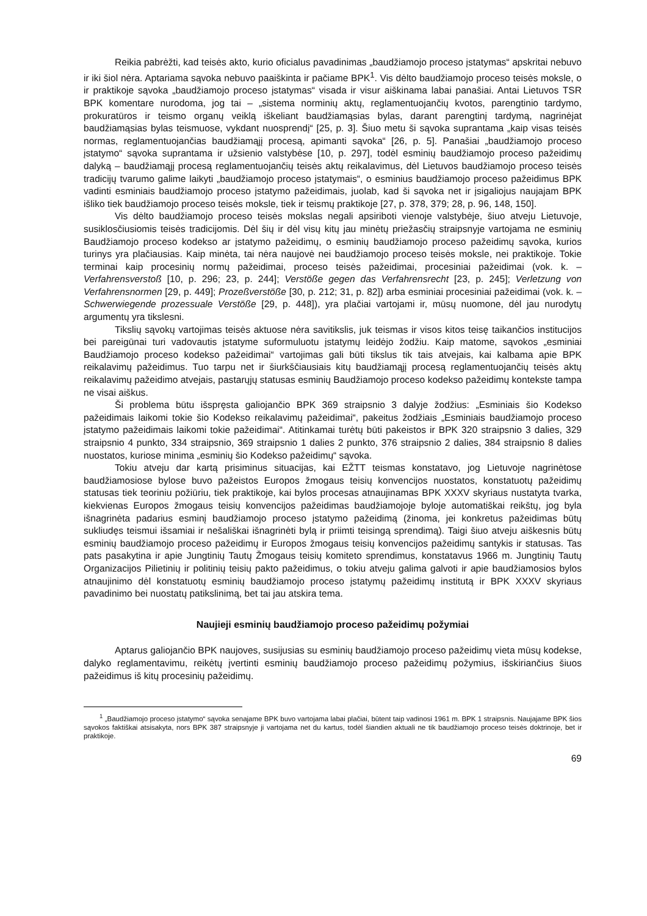Reikia pabrėžti, kad teisės akto, kurio oficialus pavadinimas „baudžiamojo proceso įstatymas“ apskritai nebuvo ir iki šiol nėra. Aptariama sąvoka nebuvo paaiškinta ir pačiame BPK<sup>1</sup>. Vis dėlto baudžiamojo proceso teisės moksle, o ir praktikoje sąvoka „baudžiamojo proceso įstatymas“ visada ir visur aiškinama labai panašiai. Antai Lietuvos TSR BPK komentare nurodoma, jog tai – „sistema norminių aktų, reglamentuojančių kvotos, parengtinio tardymo, prokuratūros ir teismo organų veiklą iškeliant baudžiamąsias bylas, darant parengtinį tardymą, nagrinėjat baudžiamąsias bylas teismuose, vykdant nuosprendį“ [25, p. 3]. Šiuo metu ši sąvoka suprantama „kaip visas teisės normas, reglamentuojančias baudžiamąjį procesą, apimanti sąvoka“ [26, p. 5]. Panašiai „baudžiamojo proceso įstatymo“ sąvoka suprantama ir užsienio valstybėse [10, p. 297], todėl esminių baudžiamojo proceso pažeidimų dalyką – baudžiamąjį procesą reglamentuojančių teisės aktų reikalavimus, dėl Lietuvos baudžiamojo proceso teisės tradicijų tvarumo galime laikyti „baudžiamojo proceso įstatymais“, o esminius baudžiamojo proceso pažeidimus BPK vadinti esminiais baudžiamojo proceso įstatymo pažeidimais, juolab, kad ši sąvoka net ir įsigaliojus naujajam BPK išliko tiek baudžiamojo proceso teisės moksle, tiek ir teismų praktikoje [27, p. 378, 379; 28, p. 96, 148, 150].
Vis dėlto baudžiamojo proceso teisės mokslas negali apsiriboti vienoje valstybėje, šiuo atveju Lietuvoje, susiklosčiusiomis teisės tradicijomis. Dėl šių ir dėl visų kitų jau minėtų priežasčių straipsnyje vartojama ne esminių Baudžiamojo proceso kodekso ar įstatymo pažeidimų, o esminių baudžiamojo proceso pažeidimų sąvoka, kurios turinys yra plačiausias. Kaip minėta, tai nėra naujovė nei baudžiamojo proceso teisės moksle, nei praktikoje. Tokie terminai kaip procesinių normų pažeidimai, proceso teisės pažeidimai, procesiniai pažeidimai (vok. k. – Verfahrensverstoß [10, p. 296; 23, p. 244]; Verstöße gegen das Verfahrensrecht [23, p. 245]; Verletzung von Verfahrensnormen [29, p. 449]; Prozeßverstöße [30, p. 212; 31, p. 82]) arba esminiai procesiniai pažeidimai (vok. k. – Schwerwiegende prozessuale Verstöße [29, p. 448]), yra plačiai vartojami ir, mūsų nuomone, dėl jau nurodytų argumentų yra tikslesni.
Tikslių sąvokų vartojimas teisės aktuose nėra savitikslis, juk teismas ir visos kitos teisę taikančios institucijos bei pareigūnai turi vadovautis įstatyme suformuluotu įstatymų leidėjo žodžiu. Kaip matome, sąvokos „esminiai Baudžiamojo proceso kodekso pažeidimai“ vartojimas gali būti tikslus tik tais atvejais, kai kalbama apie BPK reikalavimų pažeidimus. Tuo tarpu net ir šiurkščiausiais kitų baudžiamąjį procesą reglamentuojančių teisės aktų reikalavimų pažeidimo atvejais, pastarųjų statusas esminių Baudžiamojo proceso kodekso pažeidimų kontekste tampa ne visai aiškus.
Ši problema būtu išspręsta galiojančio BPK 369 straipsnio 3 dalyje žodžius: „Esminiais šio Kodekso pažeidimais laikomi tokie šio Kodekso reikalavimų pažeidimai“, pakeitus žodžiais „Esminiais baudžiamojo proceso įstatymo pažeidimais laikomi tokie pažeidimai“. Atitinkamai turėtų būti pakeistos ir BPK 320 straipsnio 3 dalies, 329 straipsnio 4 punkto, 334 straipsnio, 369 straipsnio 1 dalies 2 punkto, 376 straipsnio 2 dalies, 384 straipsnio 8 dalies nuostatos, kuriose minima „esminių šio Kodekso pažeidimų“ sąvoka.
Tokiu atveju dar kartą prisiminus situacijas, kai EŽTT teismas konstatavo, jog Lietuvoje nagrinėtose baudžiamosiose bylose buvo pažeistos Europos žmogaus teisių konvencijos nuostatos, konstatuotų pažeidimų statusas tiek teoriniu požiūriu, tiek praktikoje, kai bylos procesas atnaujinamas BPK XXXV skyriaus nustatyta tvarka, kiekvienas Europos žmogaus teisių konvencijos pažeidimas baudžiamojoje byloje automatiškai reikštų, jog byla išnagrinėta padarius esminį baudžiamojo proceso įstatymo pažeidimą (žinoma, jei konkretus pažeidimas būtų sukliudęs teismui išsamiai ir nešališkai išnagrinėti bylą ir priimti teisingą sprendimą). Taigi šiuo atveju aiškesnis būtų esminių baudžiamojo proceso pažeidimų ir Europos žmogaus teisių konvencijos pažeidimų santykis ir statusas. Tas pats pasakytina ir apie Jungtinių Tautų Žmogaus teisių komiteto sprendimus, konstatavus 1966 m. Jungtinių Tautų Organizacijos Pilietinių ir politinių teisių pakto pažeidimus, o tokiu atveju galima galvoti ir apie baudžiamosios bylos atnaujinimo dėl konstatuotų esminių baudžiamojo proceso įstatymų pažeidimų institutą ir BPK XXXV skyriaus pavadinimo bei nuostatų patikslinimą, bet tai jau atskira tema.
Naujieji esminių baudžiamojo proceso pažeidimų požymiai
Aptarus galiojančio BPK naujoves, susijusias su esminių baudžiamojo proceso pažeidimų vieta mūsų kodekse, dalyko reglamentavimu, reikėtų įvertinti esminių baudžiamojo proceso pažeidimų požymius, išskiriančius šiuos pažeidimus iš kitų procesinių pažeidimų.
<sup>1</sup> „Baudžiamojo proceso įstatymo“ sąvoka senajame BPK buvo vartojama labai plačiai, būtent taip vadinosi 1961 m. BPK 1 straipsnis. Naujajame BPK šios sąvokos faktiškai atsisakyta, nors BPK 387 straipsnyje ji vartojama net du kartus, todėl šiandien aktuali ne tik baudžiamojo proceso teisės doktrinoje, bet ir praktikoje.
69